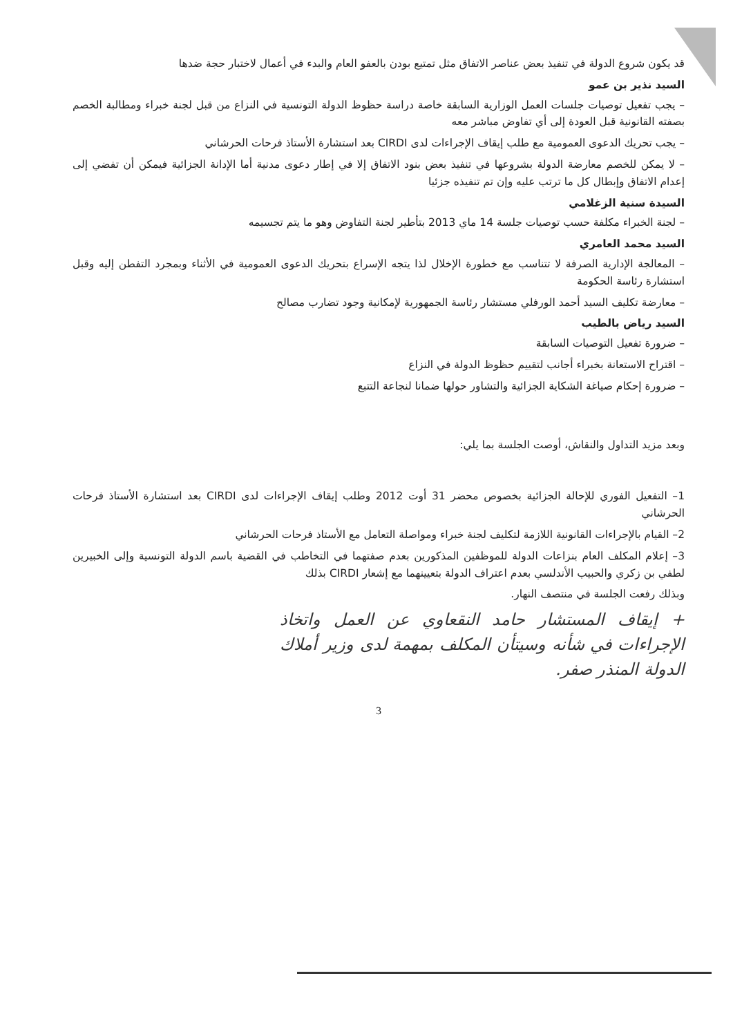قد يكون شروع الدولة في تنفيذ بعض عناصر الاتفاق مثل تمتيع بودن بالعفو العام والبدء في أعمال لاختبار حجة ضدها
السيد نذير بن عمو
– يجب تفعيل توصيات جلسات العمل الوزارية السابقة خاصة دراسة حظوظ الدولة التونسية في النزاع من قبل لجنة خبراء ومطالبة الخصم بصفته القانونية قبل العودة إلى أي تفاوض مباشر معه
– يجب تحريك الدعوى العمومية مع طلب إيقاف الإجراءات لدى CIRDI بعد استشارة الأستاذ فرحات الحرشاني
– لا يمكن للخصم معارضة الدولة بشروعها في تنفيذ بعض بنود الاتفاق إلا في إطار دعوى مدنية أما الإدانة الجزائية فيمكن أن تفضي إلى إعدام الاتفاق وإبطال كل ما ترتب عليه وإن تم تنفيذه جزئيا
السيدة سنية الزغلامي
– لجنة الخبراء مكلفة حسب توصيات جلسة 14 ماي 2013 بتأطير لجنة التفاوض وهو ما يتم تجسيمه
السيد محمد العامري
– المعالجة الإدارية الصرفة لا تتناسب مع خطورة الإخلال لذا يتجه الإسراع بتحريك الدعوى العمومية في الأثناء وبمجرد التفطن إليه وقبل استشارة رئاسة الحكومة
– معارضة تكليف السيد أحمد الورفلي مستشار رئاسة الجمهورية لإمكانية وجود تضارب مصالح
السيد رياض بالطيب
– ضرورة تفعيل التوصيات السابقة
– اقتراح الاستعانة بخبراء أجانب لتقييم حظوظ الدولة في النزاع
– ضرورة إحكام صياغة الشكاية الجزائية والتشاور حولها ضمانا لنجاعة التتبع
وبعد مزيد التداول والنقاش، أوصت الجلسة بما يلي:
1– التفعيل الفوري للإحالة الجزائية بخصوص محضر 31 أوت 2012 وطلب إيقاف الإجراءات لدى CIRDI بعد استشارة الأستاذ فرحات الحرشاني
2– القيام بالإجراءات القانونية اللازمة لتكليف لجنة خبراء ومواصلة التعامل مع الأستاذ فرحات الحرشاني
3– إعلام المكلف العام بنزاعات الدولة للموظفين المذكورين بعدم صفتهما في التخاطب في القضية باسم الدولة التونسية وإلى الخبيرين لطفي بن زكري والحبيب الأندلسي بعدم اعتراف الدولة بتعيينهما مع إشعار CIRDI بذلك
وبذلك رفعت الجلسة في منتصف النهار.
+ إيقاف المستشار حامد النقعاوي عن العمل واتخاذ الإجراءات في شأنه وسيتأن المكلف بمهمة لدى وزير أملاك الدولة المنذر صفر.
3